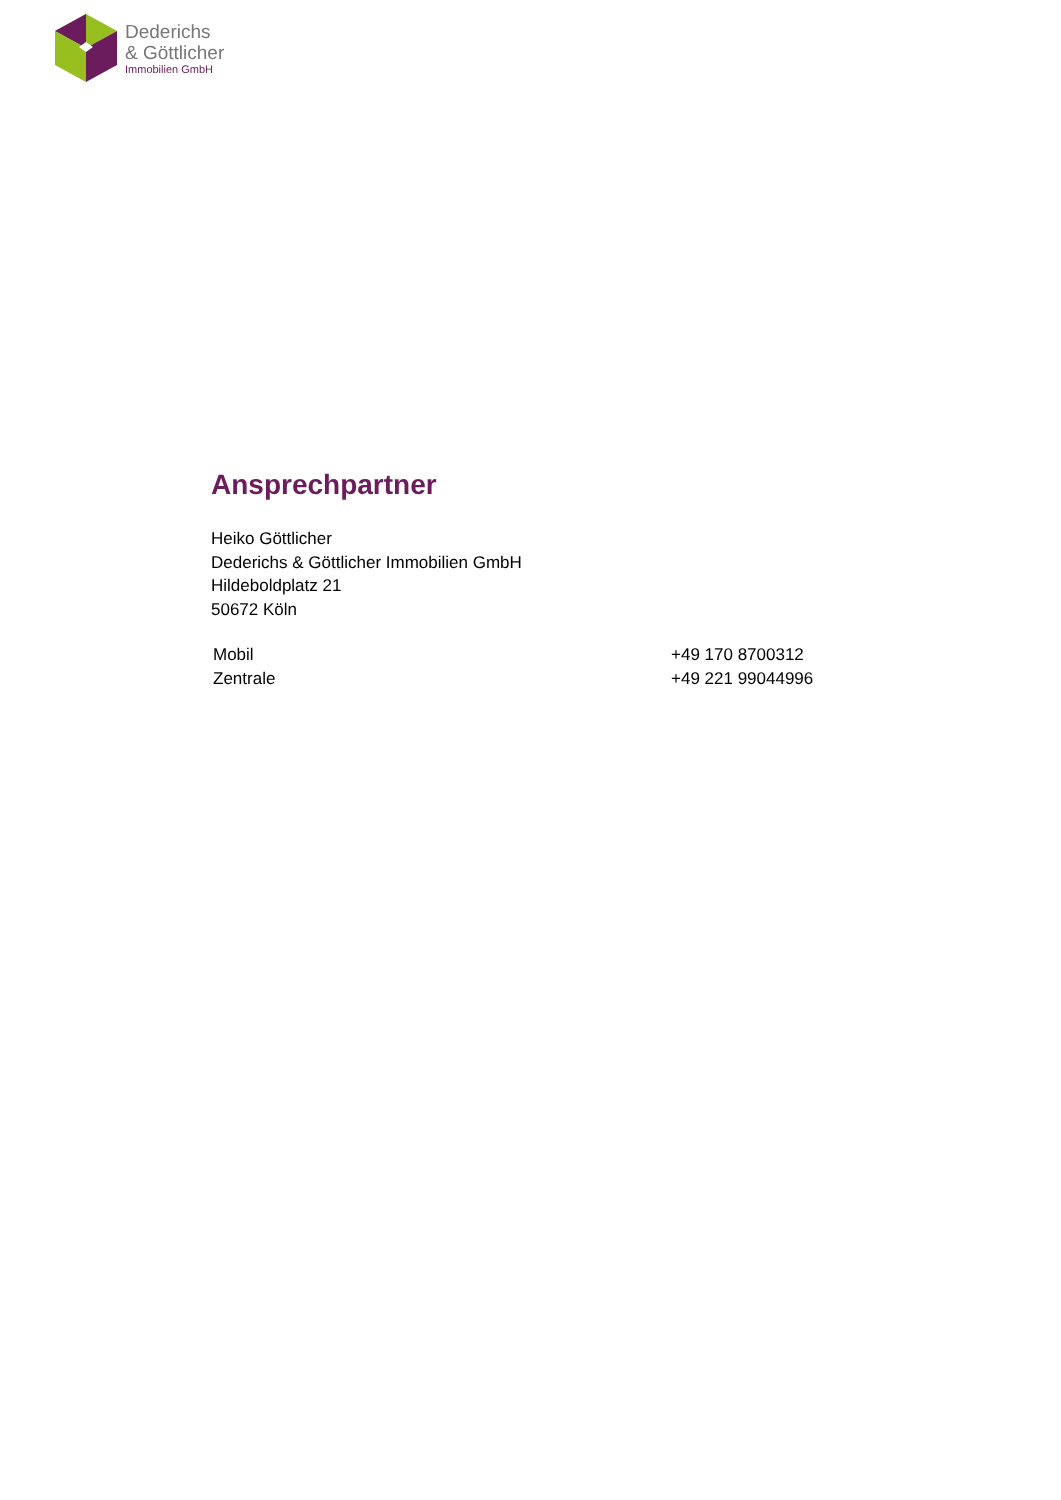Dederichs
& Göttlicher
Immobilien GmbH
Ansprechpartner
Heiko Göttlicher
Dederichs & Göttlicher Immobilien GmbH
Hildeboldplatz 21
50672 Köln
| Mobil | +49 170 8700312 |
| Zentrale | +49 221 99044996 |